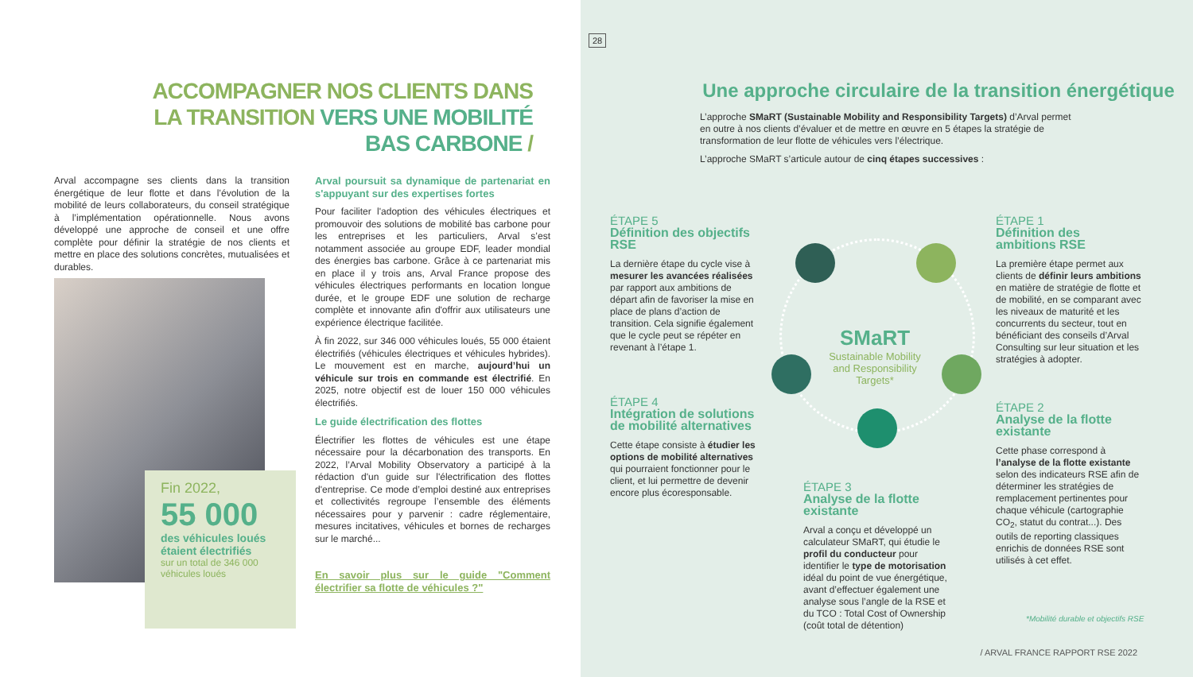ACCOMPAGNER NOS CLIENTS DANS LA TRANSITION VERS UNE MOBILITÉ BAS CARBONE /
Arval accompagne ses clients dans la transition énergétique de leur flotte et dans l’évolution de la mobilité de leurs collaborateurs, du conseil stratégique à l’implémentation opérationnelle. Nous avons développé une approche de conseil et une offre complète pour définir la stratégie de nos clients et mettre en place des solutions concrètes, mutualisées et durables.
Fin 2022,
55 000
des véhicules loués étaient électrifiés
sur un total de 346 000 véhicules loués
Arval poursuit sa dynamique de partenariat en s'appuyant sur des expertises fortes
Pour faciliter l'adoption des véhicules électriques et promouvoir des solutions de mobilité bas carbone pour les entreprises et les particuliers, Arval s’est notamment associée au groupe EDF, leader mondial des énergies bas carbone. Grâce à ce partenariat mis en place il y trois ans, Arval France propose des véhicules électriques performants en location longue durée, et le groupe EDF une solution de recharge complète et innovante afin d'offrir aux utilisateurs une expérience électrique facilitée.
À fin 2022, sur 346 000 véhicules loués, 55 000 étaient électrifiés (véhicules électriques et véhicules hybrides). Le mouvement est en marche, aujourd’hui un véhicule sur trois en commande est électrifié. En 2025, notre objectif est de louer 150 000 véhicules électrifiés.
Le guide électrification des flottes
Électrifier les flottes de véhicules est une étape nécessaire pour la décarbonation des transports. En 2022, l’Arval Mobility Observatory a participé à la rédaction d'un guide sur l'électrification des flottes d'entreprise. Ce mode d’emploi destiné aux entreprises et collectivités regroupe l’ensemble des éléments nécessaires pour y parvenir : cadre réglementaire, mesures incitatives, véhicules et bornes de recharges sur le marché...
En savoir plus sur le guide "Comment électrifier sa flotte de véhicules ?"
28
Une approche circulaire de la transition énergétique
L’approche SMaRT (Sustainable Mobility and Responsibility Targets) d’Arval permet en outre à nos clients d’évaluer et de mettre en œuvre en 5 étapes la stratégie de transformation de leur flotte de véhicules vers l’électrique.
L’approche SMaRT s’articule autour de cinq étapes successives :
SMaRT
Sustainable Mobility and Responsibility Targets*
ÉTAPE 5
Définition des objectifs RSE
La dernière étape du cycle vise à mesurer les avancées réalisées par rapport aux ambitions de départ afin de favoriser la mise en place de plans d’action de transition. Cela signifie également que le cycle peut se répéter en revenant à l’étape 1.
ÉTAPE 4
Intégration de solutions de mobilité alternatives
Cette étape consiste à étudier les options de mobilité alternatives qui pourraient fonctionner pour le client, et lui permettre de devenir encore plus écoresponsable.
ÉTAPE 3
Analyse de la flotte existante
Arval a conçu et développé un calculateur SMaRT, qui étudie le profil du conducteur pour identifier le type de motorisation idéal du point de vue énergétique, avant d’effectuer également une analyse sous l’angle de la RSE et du TCO : Total Cost of Ownership (coût total de détention)
ÉTAPE 1
Définition des ambitions RSE
La première étape permet aux clients de définir leurs ambitions en matière de stratégie de flotte et de mobilité, en se comparant avec les niveaux de maturité et les concurrents du secteur, tout en bénéficiant des conseils d’Arval Consulting sur leur situation et les stratégies à adopter.
ÉTAPE 2
Analyse de la flotte existante
Cette phase correspond à l’analyse de la flotte existante selon des indicateurs RSE afin de déterminer les stratégies de remplacement pertinentes pour chaque véhicule (cartographie CO<sub>2</sub>, statut du contrat...). Des outils de reporting classiques enrichis de données RSE sont utilisés à cet effet.
*Mobilité durable et objectifs RSE
/ ARVAL FRANCE RAPPORT RSE 2022